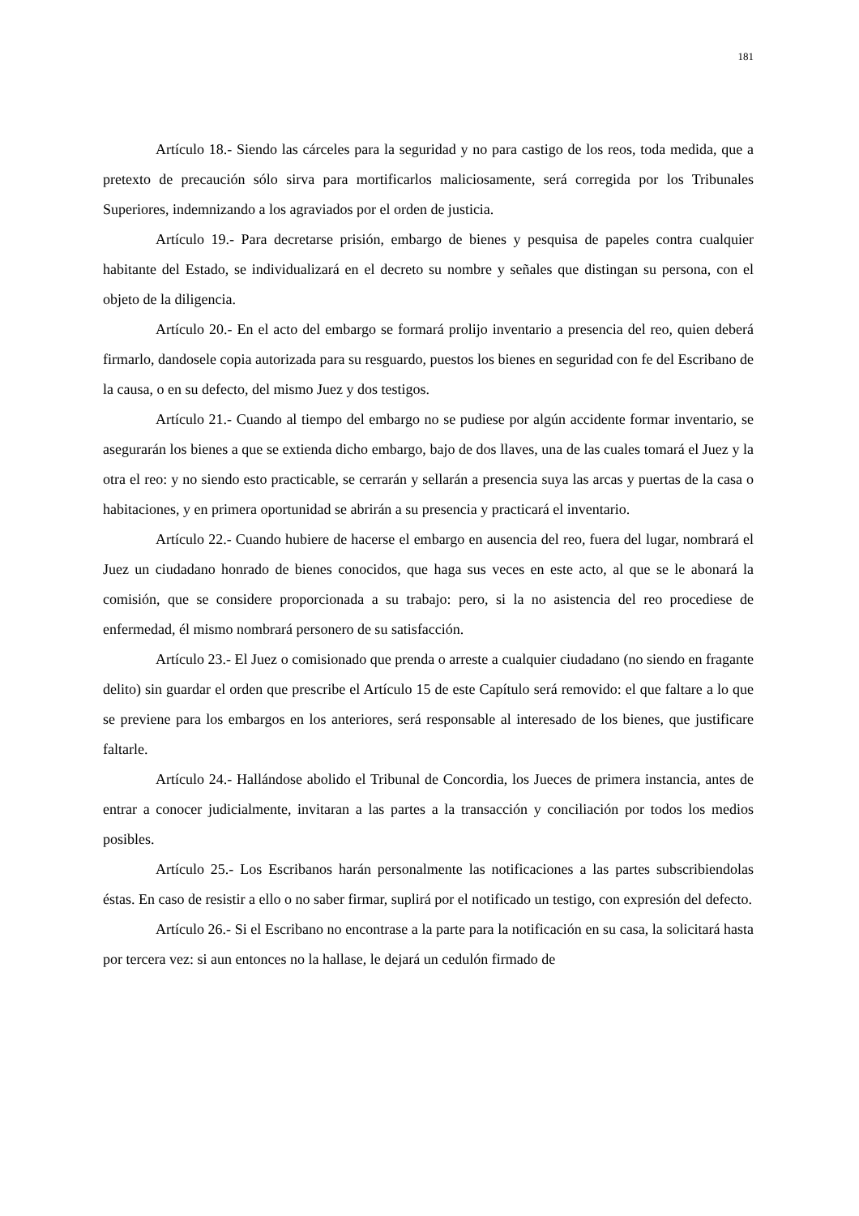181
Artículo 18.- Siendo las cárceles para la seguridad y no para castigo de los reos, toda medida, que a pretexto de precaución sólo sirva para mortificarlos maliciosamente, será corregida por los Tribunales Superiores, indemnizando a los agraviados por el orden de justicia.
Artículo 19.- Para decretarse prisión, embargo de bienes y pesquisa de papeles contra cualquier habitante del Estado, se individualizará en el decreto su nombre y señales que distingan su persona, con el objeto de la diligencia.
Artículo 20.- En el acto del embargo se formará prolijo inventario a presencia del reo, quien deberá firmarlo, dandosele copia autorizada para su resguardo, puestos los bienes en seguridad con fe del Escribano de la causa, o en su defecto, del mismo Juez y dos testigos.
Artículo 21.- Cuando al tiempo del embargo no se pudiese por algún accidente formar inventario, se asegurarán los bienes a que se extienda dicho embargo, bajo de dos llaves, una de las cuales tomará el Juez y la otra el reo: y no siendo esto practicable, se cerrarán y sellarán a presencia suya las arcas y puertas de la casa o habitaciones, y en primera oportunidad se abrirán a su presencia y practicará el inventario.
Artículo 22.- Cuando hubiere de hacerse el embargo en ausencia del reo, fuera del lugar, nombrará el Juez un ciudadano honrado de bienes conocidos, que haga sus veces en este acto, al que se le abonará la comisión, que se considere proporcionada a su trabajo: pero, si la no asistencia del reo procediese de enfermedad, él mismo nombrará personero de su satisfacción.
Artículo 23.- El Juez o comisionado que prenda o arreste a cualquier ciudadano (no siendo en fragante delito) sin guardar el orden que prescribe el Artículo 15 de este Capítulo será removido: el que faltare a lo que se previene para los embargos en los anteriores, será responsable al interesado de los bienes, que justificare faltarle.
Artículo 24.- Hallándose abolido el Tribunal de Concordia, los Jueces de primera instancia, antes de entrar a conocer judicialmente, invitaran a las partes a la transacción y conciliación por todos los medios posibles.
Artículo 25.- Los Escribanos harán personalmente las notificaciones a las partes subscribiendolas éstas. En caso de resistir a ello o no saber firmar, suplirá por el notificado un testigo, con expresión del defecto.
Artículo 26.- Si el Escribano no encontrase a la parte para la notificación en su casa, la solicitará hasta por tercera vez: si aun entonces no la hallase, le dejará un cedulón firmado de